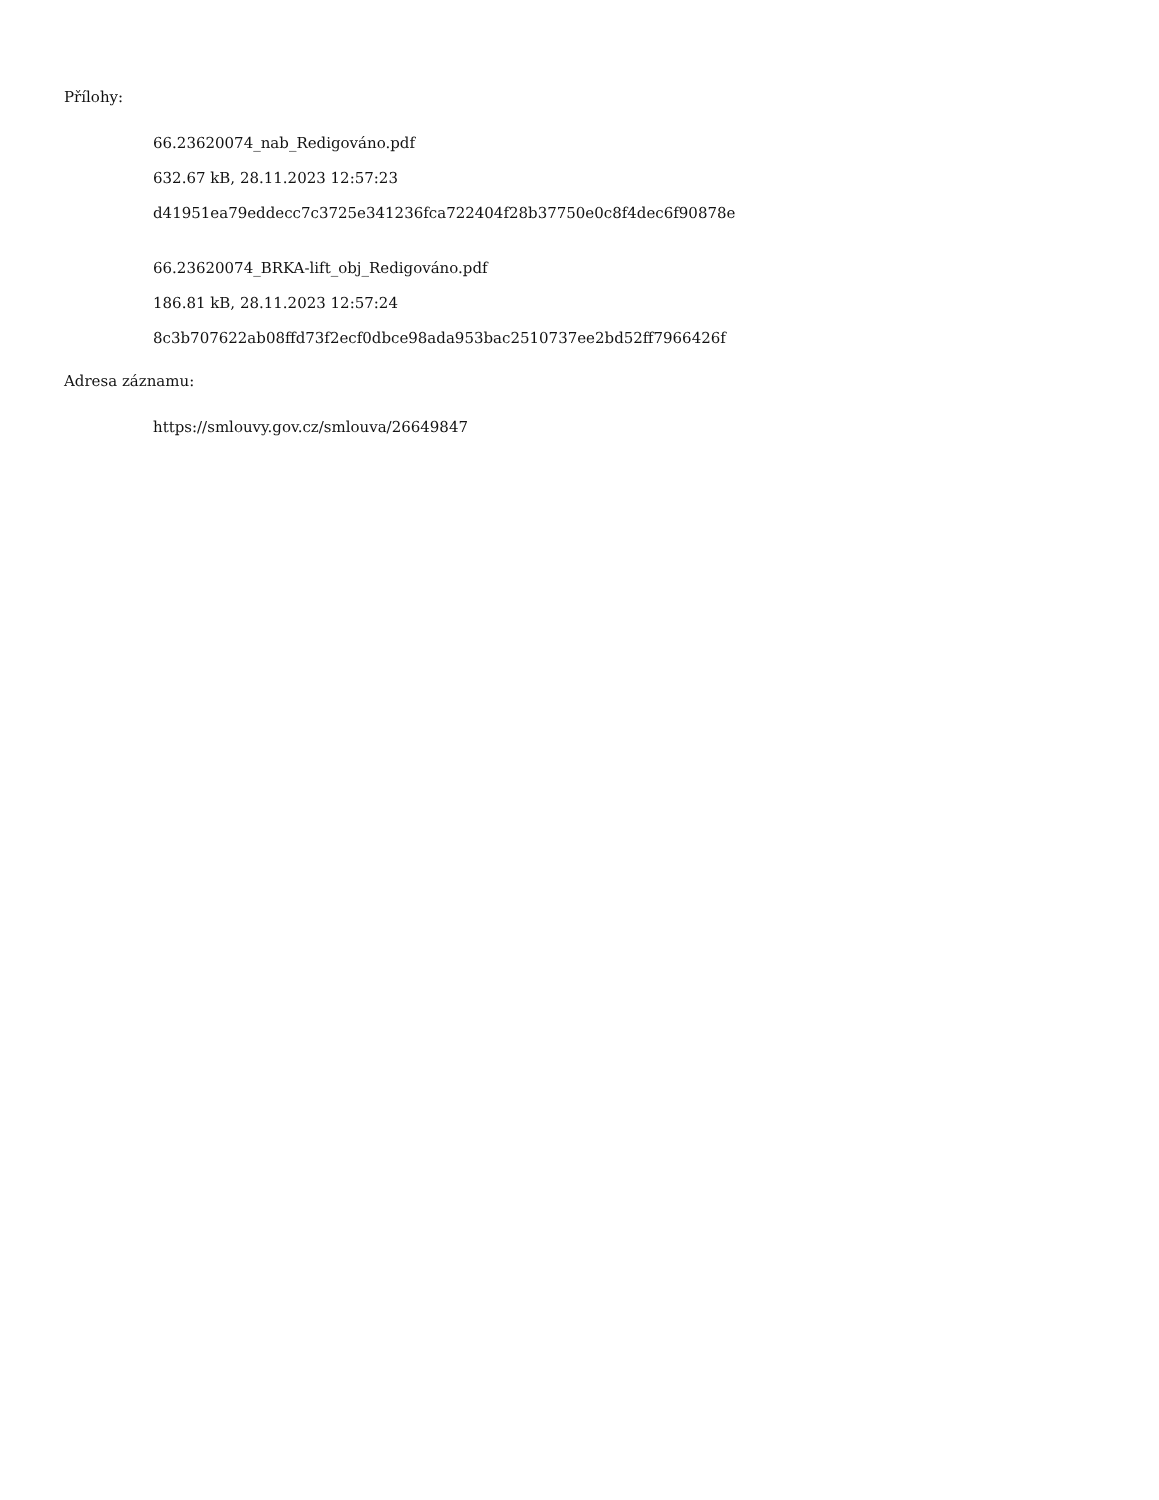Přílohy:
66.23620074_nab_Redigováno.pdf
632.67 kB, 28.11.2023 12:57:23
d41951ea79eddecc7c3725e341236fca722404f28b37750e0c8f4dec6f90878e
66.23620074_BRKA-lift_obj_Redigováno.pdf
186.81 kB, 28.11.2023 12:57:24
8c3b707622ab08ffd73f2ecf0dbce98ada953bac2510737ee2bd52ff7966426f
Adresa záznamu:
https://smlouvy.gov.cz/smlouva/26649847